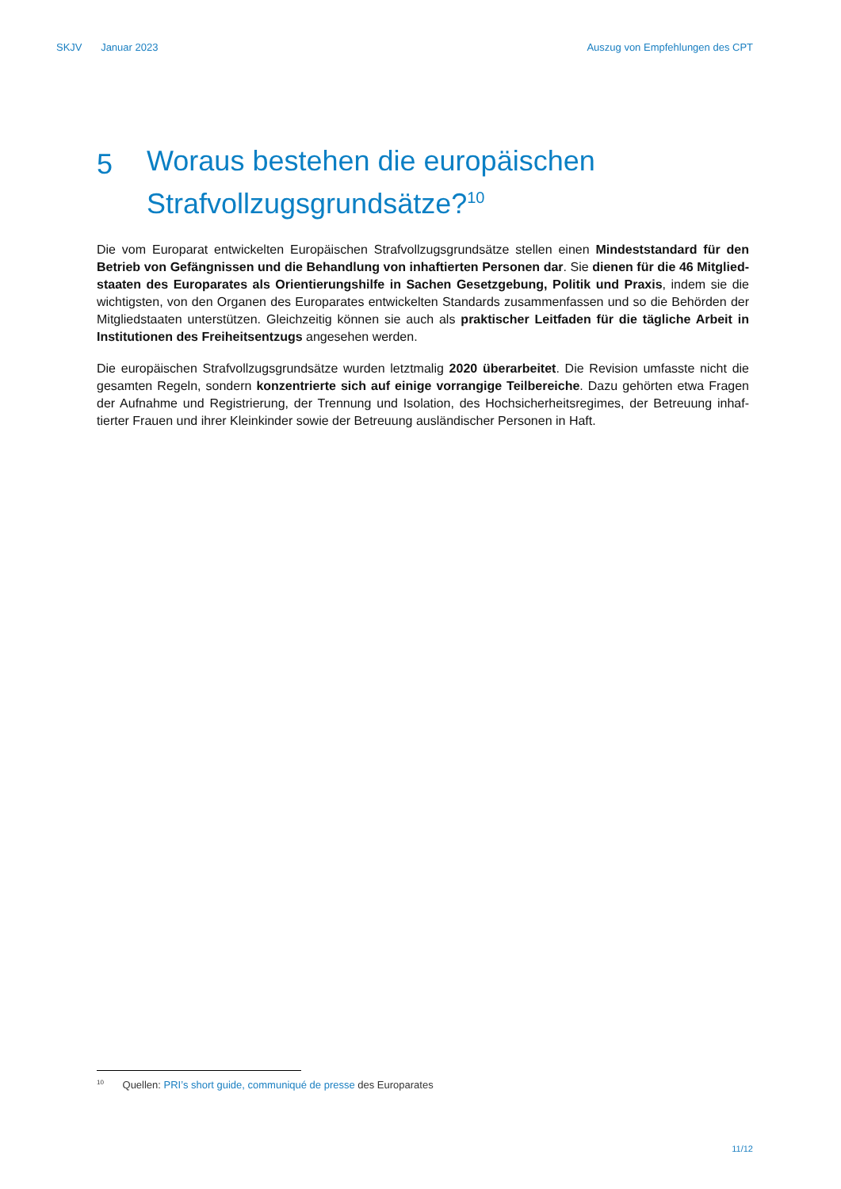SKJV Januar 2023 Auszug von Empfehlungen des CPT
5 Woraus bestehen die europäischen Strafvollzugsgrundsätze?<sup>10</sup>
Die vom Europarat entwickelten Europäischen Strafvollzugsgrundsätze stellen einen Mindeststandard für den Betrieb von Gefängnissen und die Behandlung von inhaftierten Personen dar. Sie dienen für die 46 Mitglied­staaten des Europarates als Orientierungshilfe in Sachen Gesetzgebung, Politik und Praxis, indem sie die wichtigsten, von den Organen des Europarates entwickelten Standards zusammenfassen und so die Behörden der Mitgliedstaaten unterstützen. Gleichzeitig können sie auch als praktischer Leitfaden für die tägliche Arbeit in Institutionen des Freiheitsentzugs angesehen werden.
Die europäischen Strafvollzugsgrundsätze wurden letztmalig 2020 überarbeitet. Die Revision umfasste nicht die gesamten Regeln, sondern konzentrierte sich auf einige vorrangige Teilbereiche. Dazu gehörten etwa Fragen der Aufnahme und Registrierung, der Trennung und Isolation, des Hochsicherheitsregimes, der Betreuung inhaf­tierter Frauen und ihrer Kleinkinder sowie der Betreuung ausländischer Personen in Haft.
<sup>10</sup> Quellen: PRI’s short guide, communiqué de presse des Europarates
11/12